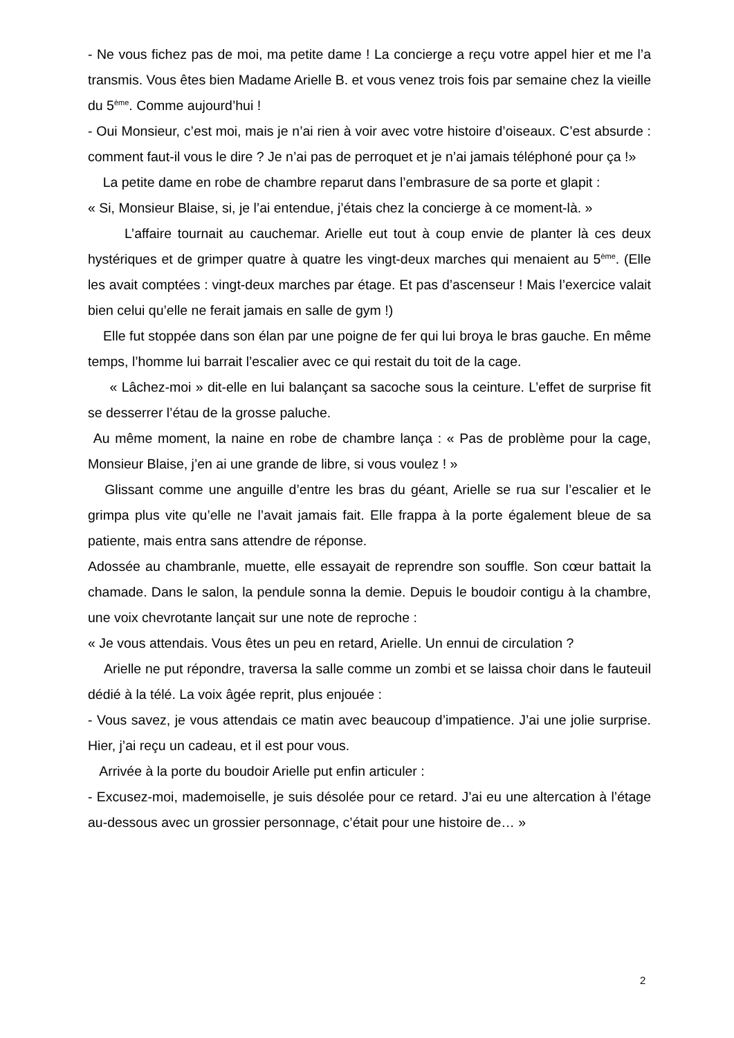- Ne vous fichez pas de moi, ma petite dame ! La concierge a reçu votre appel hier et me l’a transmis. Vous êtes bien Madame Arielle B. et vous venez trois fois par semaine chez la vieille du 5<sup>ème</sup>. Comme aujourd’hui !
- Oui Monsieur, c’est moi, mais je n’ai rien à voir avec votre histoire d’oiseaux. C’est absurde : comment faut-il vous le dire ? Je n’ai pas de perroquet et je n’ai jamais téléphoné pour ça !»
La petite dame en robe de chambre reparut dans l’embrasure de sa porte et glapit :
« Si, Monsieur Blaise, si, je l’ai entendue, j’étais chez la concierge à ce moment-là. »
L’affaire tournait au cauchemar. Arielle eut tout à coup envie de planter là ces deux hystériques et de grimper quatre à quatre les vingt-deux marches qui menaient au 5<sup>ème</sup>. (Elle les avait comptées : vingt-deux marches par étage. Et pas d’ascenseur ! Mais l’exercice valait bien celui qu’elle ne ferait jamais en salle de gym !)
Elle fut stoppée dans son élan par une poigne de fer qui lui broya le bras gauche. En même temps, l’homme lui barrait l’escalier avec ce qui restait du toit de la cage.
« Lâchez-moi » dit-elle en lui balançant sa sacoche sous la ceinture. L’effet de surprise fit se desserrer l’étau de la grosse paluche.
Au même moment, la naine en robe de chambre lança : « Pas de problème pour la cage, Monsieur Blaise, j’en ai une grande de libre, si vous voulez ! »
Glissant comme une anguille d’entre les bras du géant, Arielle se rua sur l’escalier et le grimpa plus vite qu’elle ne l’avait jamais fait. Elle frappa à la porte également bleue de sa patiente, mais entra sans attendre de réponse.
Adossée au chambranle, muette, elle essayait de reprendre son souffle. Son cœur battait la chamade. Dans le salon, la pendule sonna la demie. Depuis le boudoir contigu à la chambre, une voix chevrotante lançait sur une note de reproche :
« Je vous attendais. Vous êtes un peu en retard, Arielle. Un ennui de circulation ?
Arielle ne put répondre, traversa la salle comme un zombi et se laissa choir dans le fauteuil dédié à la télé. La voix âgée reprit, plus enjouée :
- Vous savez, je vous attendais ce matin avec beaucoup d’impatience. J’ai une jolie surprise. Hier, j’ai reçu un cadeau, et il est pour vous.
Arrivée à la porte du boudoir Arielle put enfin articuler :
- Excusez-moi, mademoiselle, je suis désolée pour ce retard. J’ai eu une altercation à l’étage au-dessous avec un grossier personnage, c’était pour une histoire de… »
2